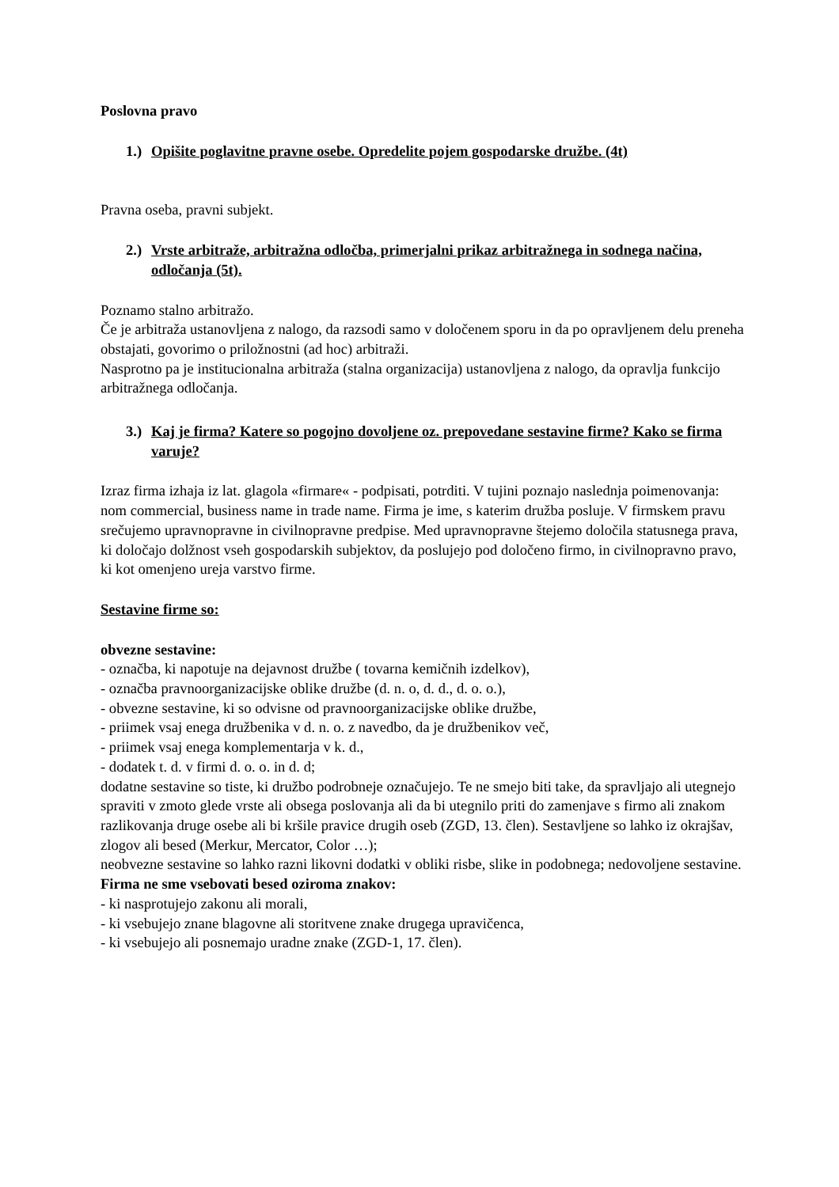Poslovna pravo
1.) Opišite poglavitne pravne osebe. Opredelite pojem gospodarske družbe. (4t)
Pravna oseba, pravni subjekt.
2.) Vrste arbitraže, arbitražna odločba, primerjalni prikaz arbitražnega in sodnega načina, odločanja (5t).
Poznamo stalno arbitražo.
Če je arbitraža ustanovljena z nalogo, da razsodi samo v določenem sporu in da po opravljenem delu preneha obstajati, govorimo o priložnostni (ad hoc) arbitraži.
Nasprotno pa je institucionalna arbitraža (stalna organizacija) ustanovljena z nalogo, da opravlja funkcijo arbitražnega odločanja.
3.) Kaj je firma? Katere so pogojno dovoljene oz. prepovedane sestavine firme? Kako se firma varuje?
Izraz firma izhaja iz lat. glagola «firmare« - podpisati, potrditi. V tujini poznajo naslednja poimenovanja: nom commercial, business name in trade name. Firma je ime, s katerim družba posluje. V firmskem pravu srečujemo upravnopravne in civilnopravne predpise. Med upravnopravne štejemo določila statusnega prava, ki določajo dolžnost vseh gospodarskih subjektov, da poslujejo pod določeno firmo, in civilnopravno pravo, ki kot omenjeno ureja varstvo firme.
Sestavine firme so:
obvezne sestavine:
- označba, ki napotuje na dejavnost družbe ( tovarna kemičnih izdelkov),
- označba pravnoorganizacijske oblike družbe (d. n. o, d. d., d. o. o.),
- obvezne sestavine, ki so odvisne od pravnoorganizacijske oblike družbe,
- priimek vsaj enega družbenika v d. n. o. z navedbo, da je družbenikov več,
- priimek vsaj enega komplementarja v k. d.,
- dodatek t. d. v firmi d. o. o. in d. d;
dodatne sestavine so tiste, ki družbo podrobneje označujejo. Te ne smejo biti take, da spravljajo ali utegnejo spraviti v zmoto glede vrste ali obsega poslovanja ali da bi utegnilo priti do zamenjave s firmo ali znakom razlikovanja druge osebe ali bi kršile pravice drugih oseb (ZGD, 13. člen). Sestavljene so lahko iz okrajšav, zlogov ali besed (Merkur, Mercator, Color …);
neobvezne sestavine so lahko razni likovni dodatki v obliki risbe, slike in podobnega; nedovoljene sestavine.
Firma ne sme vsebovati besed oziroma znakov:
- ki nasprotujejo zakonu ali morali,
- ki vsebujejo znane blagovne ali storitvene znake drugega upravičenca,
- ki vsebujejo ali posnemajo uradne znake (ZGD-1, 17. člen).